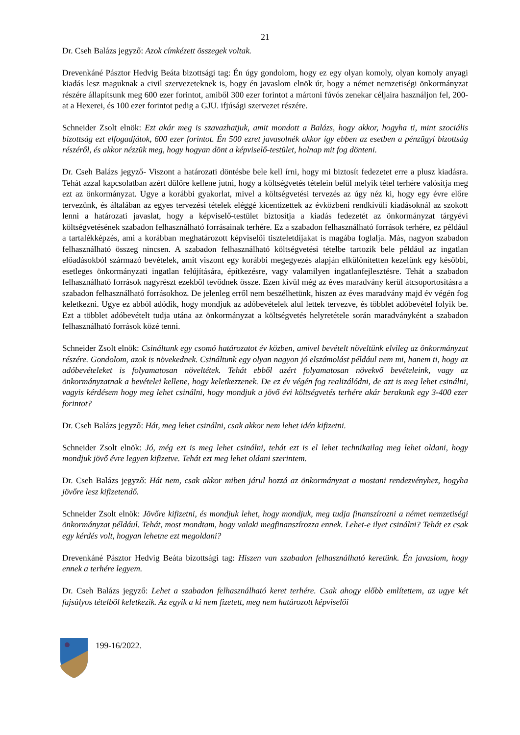21
Dr. Cseh Balázs jegyző: Azok címkézett összegek voltak.
Drevenkáné Pásztor Hedvig Beáta bizottsági tag: Én úgy gondolom, hogy ez egy olyan komoly, olyan komoly anyagi kiadás lesz maguknak a civil szervezeteknek is, hogy én javaslom elnök úr, hogy a német nemzetiségi önkormányzat részére állapítsunk meg 600 ezer forintot, amiből 300 ezer forintot a mártoni fúvós zenekar céljaira használjon fel, 200-at a Hexerei, és 100 ezer forintot pedig a GJU. ifjúsági szervezet részére.
Schneider Zsolt elnök: Ezt akár meg is szavazhatjuk, amit mondott a Balázs, hogy akkor, hogyha ti, mint szociális bizottság ezt elfogadjátok, 600 ezer forintot. Én 500 ezret javasolnék akkor így ebben az esetben a pénzügyi bizottság részéről, és akkor nézzük meg, hogy hogyan dönt a képviselő-testület, holnap mit fog dönteni.
Dr. Cseh Balázs jegyző- Viszont a határozati döntésbe bele kell írni, hogy mi biztosít fedezetet erre a plusz kiadásra. Tehát azzal kapcsolatban azért dűlőre kellene jutni, hogy a költségvetés tételein belül melyik tétel terhére valósítja meg ezt az önkormányzat. Ugye a korábbi gyakorlat, mivel a költségvetési tervezés az úgy néz ki, hogy egy évre előre tervezünk, és általában az egyes tervezési tételek eléggé kicentizettek az évközbeni rendkívüli kiadásoknál az szokott lenni a határozati javaslat, hogy a képviselő-testület biztosítja a kiadás fedezetét az önkormányzat tárgyévi költségvetésének szabadon felhasználható forrásainak terhére. Ez a szabadon felhasználható források terhére, ez például a tartalékképzés, ami a korábban meghatározott képviselői tiszteletdíjakat is magába foglalja. Más, nagyon szabadon felhasználható összeg nincsen. A szabadon felhasználható költségvetési tételbe tartozik bele például az ingatlan előadásokból származó bevételek, amit viszont egy korábbi megegyezés alapján elkülönítetten kezelünk egy későbbi, esetleges önkormányzati ingatlan felújítására, építkezésre, vagy valamilyen ingatlanfejlesztésre. Tehát a szabadon felhasználható források nagyrészt ezekből tevődnek össze. Ezen kívül még az éves maradvány kerül átcsoportosításra a szabadon felhasználható forrásokhoz. De jelenleg erről nem beszélhetünk, hiszen az éves maradvány majd év végén fog keletkezni. Ugye ez abból adódik, hogy mondjuk az adóbevételek alul lettek tervezve, és többlet adóbevétel folyik be. Ezt a többlet adóbevételt tudja utána az önkormányzat a költségvetés helyretétele során maradványként a szabadon felhasználható források közé tenni.
Schneider Zsolt elnök: Csináltunk egy csomó határozatot év közben, amivel bevételt növeltünk elvileg az önkormányzat részére. Gondolom, azok is növekednek. Csináltunk egy olyan nagyon jó elszámolást például nem mi, hanem ti, hogy az adóbevételeket is folyamatosan növeltétek. Tehát ebből azért folyamatosan növekvő bevételeink, vagy az önkormányzatnak a bevételei kellene, hogy keletkezzenek. De ez év végén fog realizálódni, de azt is meg lehet csinálni, vagyis kérdésem hogy meg lehet csinálni, hogy mondjuk a jövő évi költségvetés terhére akár berakunk egy 3-400 ezer forintot?
Dr. Cseh Balázs jegyző: Hát, meg lehet csinálni, csak akkor nem lehet idén kifizetni.
Schneider Zsolt elnök: Jó, még ezt is meg lehet csinálni, tehát ezt is el lehet technikailag meg lehet oldani, hogy mondjuk jövő évre legyen kifizetve. Tehát ezt meg lehet oldani szerintem.
Dr. Cseh Balázs jegyző: Hát nem, csak akkor miben járul hozzá az önkormányzat a mostani rendezvényhez, hogyha jövőre lesz kifizetendő.
Schneider Zsolt elnök: Jövőre kifizetni, és mondjuk lehet, hogy mondjuk, meg tudja finanszírozni a német nemzetiségi önkormányzat például. Tehát, most mondtam, hogy valaki megfinanszírozza ennek. Lehet-e ilyet csinálni? Tehát ez csak egy kérdés volt, hogyan lehetne ezt megoldani?
Drevenkáné Pásztor Hedvig Beáta bizottsági tag: Hiszen van szabadon felhasználható keretünk. Én javaslom, hogy ennek a terhére legyem.
Dr. Cseh Balázs jegyző: Lehet a szabadon felhasználható keret terhére. Csak ahogy előbb említettem, az ugye két fajsúlyos tételből keletkezik. Az egyik a ki nem fizetett, meg nem határozott képviselői
199-16/2022.